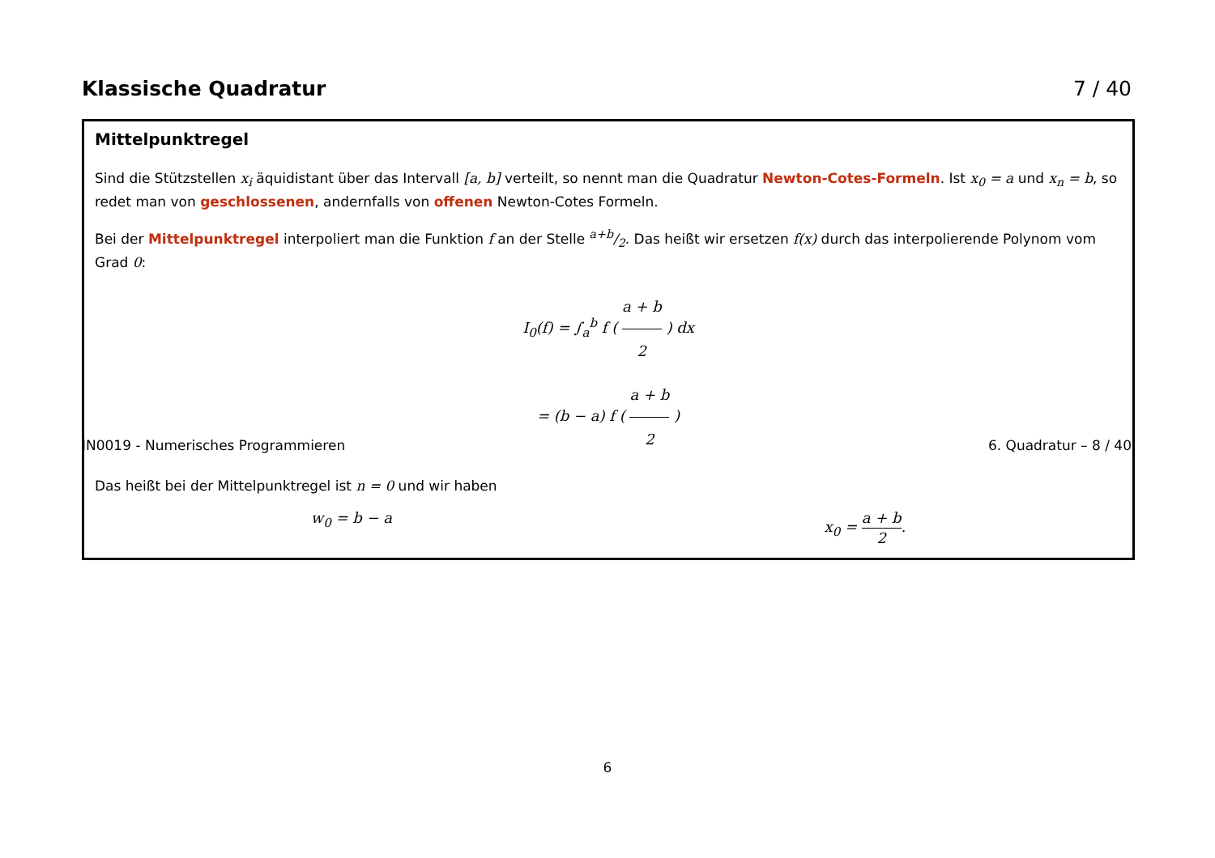Klassische Quadratur 7 / 40
Mittelpunktregel
Sind die Stützstellen x<sub>i</sub> äquidistant über das Intervall [a, b] verteilt, so nennt man die Quadratur Newton-Cotes-Formeln. Ist x<sub>0</sub> = a und x<sub>n</sub> = b, so redet man von geschlossenen, andernfalls von offenen Newton-Cotes Formeln.
Bei der Mittelpunktregel interpoliert man die Funktion f an der Stelle a+b/2. Das heißt wir ersetzen f(x) durch das interpolierende Polynom vom Grad 0:
I<sub>0</sub>(f) = ∫<sub>a</sub><sup>b</sup> f ( a + b 2 ) dx
= (b − a) f ( a + b 2 )
Das heißt bei der Mittelpunktregel ist n = 0 und wir haben
w<sub>0</sub> = b − a x<sub>0</sub> = a + b 2.
IN0019 - Numerisches Programmieren 6. Quadratur – 8 / 40
6